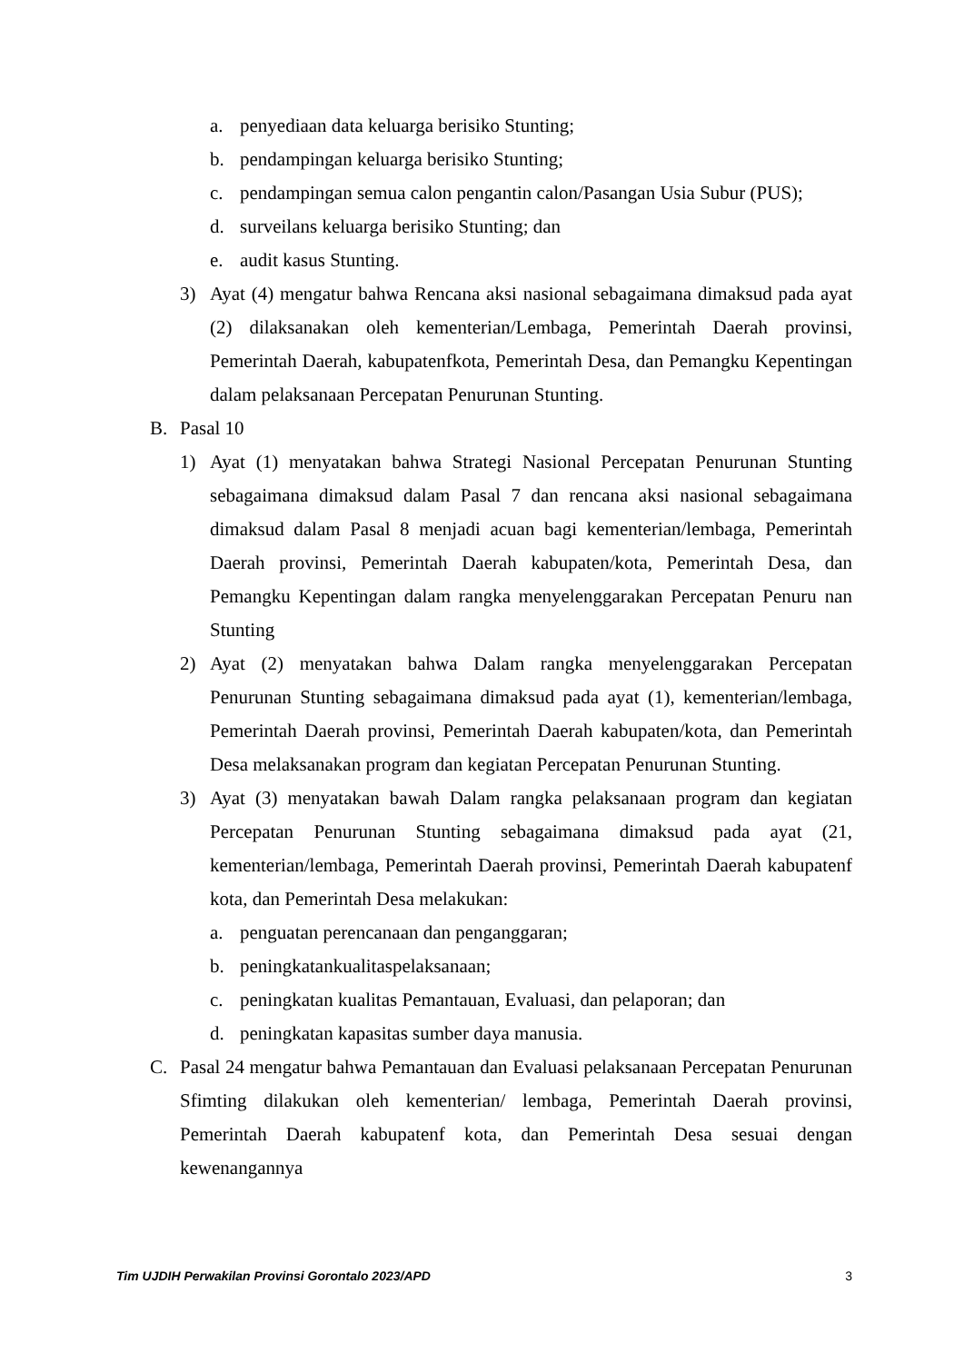a. penyediaan data keluarga berisiko Stunting;
b. pendampingan keluarga berisiko Stunting;
c. pendampingan semua calon pengantin calon/Pasangan Usia Subur (PUS);
d. surveilans keluarga berisiko Stunting; dan
e. audit kasus Stunting.
3) Ayat (4) mengatur bahwa Rencana aksi nasional sebagaimana dimaksud pada ayat (2) dilaksanakan oleh kementerian/Lembaga, Pemerintah Daerah provinsi, Pemerintah Daerah, kabupatenfkota, Pemerintah Desa, dan Pemangku Kepentingan dalam pelaksanaan Percepatan Penurunan Stunting.
B. Pasal 10
1) Ayat (1) menyatakan bahwa Strategi Nasional Percepatan Penurunan Stunting sebagaimana dimaksud dalam Pasal 7 dan rencana aksi nasional sebagaimana dimaksud dalam Pasal 8 menjadi acuan bagi kementerian/lembaga, Pemerintah Daerah provinsi, Pemerintah Daerah kabupaten/kota, Pemerintah Desa, dan Pemangku Kepentingan dalam rangka menyelenggarakan Percepatan Penuru nan Stunting
2) Ayat (2) menyatakan bahwa Dalam rangka menyelenggarakan Percepatan Penurunan Stunting sebagaimana dimaksud pada ayat (1), kementerian/lembaga, Pemerintah Daerah provinsi, Pemerintah Daerah kabupaten/kota, dan Pemerintah Desa melaksanakan program dan kegiatan Percepatan Penurunan Stunting.
3) Ayat (3) menyatakan bawah Dalam rangka pelaksanaan program dan kegiatan Percepatan Penurunan Stunting sebagaimana dimaksud pada ayat (21, kementerian/lembaga, Pemerintah Daerah provinsi, Pemerintah Daerah kabupatenf kota, dan Pemerintah Desa melakukan:
a. penguatan perencanaan dan penganggaran;
b. peningkatankualitaspelaksanaan;
c. peningkatan kualitas Pemantauan, Evaluasi, dan pelaporan; dan
d. peningkatan kapasitas sumber daya manusia.
C. Pasal 24 mengatur bahwa Pemantauan dan Evaluasi pelaksanaan Percepatan Penurunan Sfimting dilakukan oleh kementerian/ lembaga, Pemerintah Daerah provinsi, Pemerintah Daerah kabupatenf kota, dan Pemerintah Desa sesuai dengan kewenangannya
Tim UJDIH Perwakilan Provinsi Gorontalo 2023/APD 3